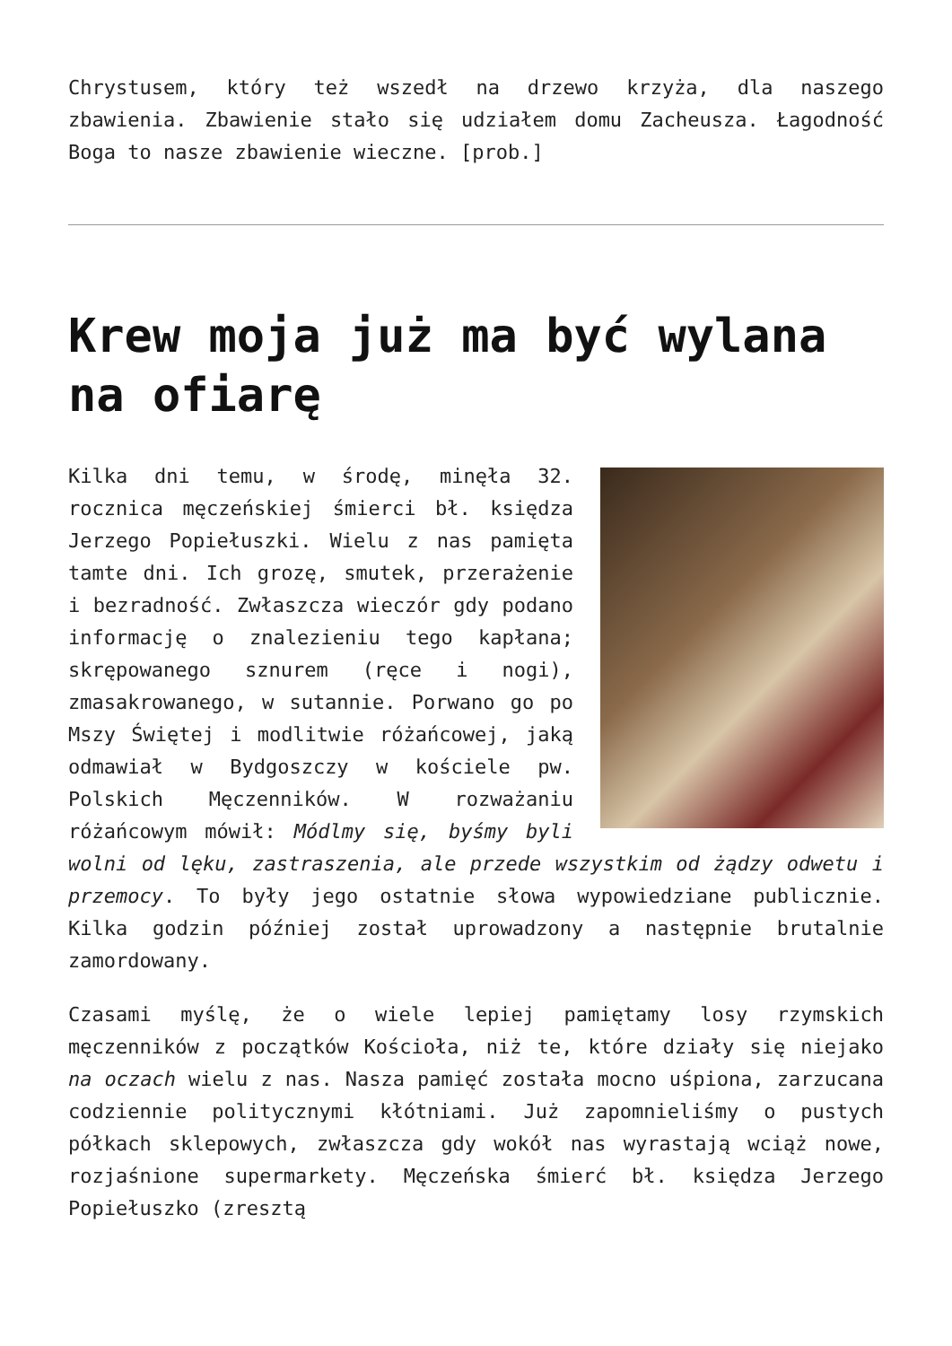Chrystusem, który też wszedł na drzewo krzyża, dla naszego zbawienia. Zbawienie stało się udziałem domu Zacheusza. Łagodność Boga to nasze zbawienie wieczne. [prob.]
Krew moja już ma być wylana na ofiarę
Kilka dni temu, w środę, minęła 32. rocznica męczeńskiej śmierci bł. księdza Jerzego Popiełuszki. Wielu z nas pamięta tamte dni. Ich grozę, smutek, przerażenie i bezradność. Zwłaszcza wieczór gdy podano informację o znalezieniu tego kapłana; skrępowanego sznurem (ręce i nogi), zmasakrowanego, w sutannie. Porwano go po Mszy Świętej i modlitwie różańcowej, jaką odmawiał w Bydgoszczy w kościele pw. Polskich Męczenników. W rozważaniu różańcowym mówił: Módlmy się, byśmy byli wolni od lęku, zastraszenia, ale przede wszystkim od żądzy odwetu i przemocy. To były jego ostatnie słowa wypowiedziane publicznie. Kilka godzin później został uprowadzony a następnie brutalnie zamordowany.
Czasami myślę, że o wiele lepiej pamiętamy losy rzymskich męczenników z początków Kościoła, niż te, które działy się niejako na oczach wielu z nas. Nasza pamięć została mocno uśpiona, zarzucana codziennie politycznymi kłótniami. Już zapomnieliśmy o pustych półkach sklepowych, zwłaszcza gdy wokół nas wyrastają wciąż nowe, rozjaśnione supermarkety. Męczeńska śmierć bł. księdza Jerzego Popiełuszko (zresztą